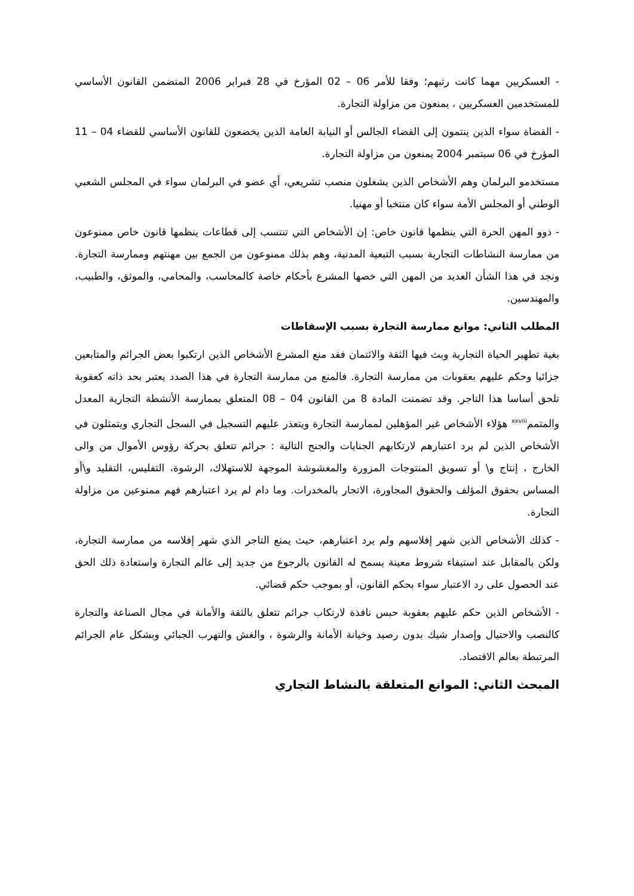- العسكريين مهما كانت رتبهم؛ وفقا للأمر 06 – 02 المؤرخ في 28 فبراير 2006 المتضمن القانون الأساسي للمستخدمين العسكريين ، يمنعون من مزاولة التجارة.
- القضاة سواء الذين ينتمون إلى القضاء الجالس أو النيابة العامة الذين يخضعون للقانون الأساسي للقضاء 04 – 11 المؤرخ في 06 سبتمبر 2004 يمنعون من مزاولة التجارة.
مستخدمو البرلمان وهم الأشخاص الذين يشغلون منصب تشريعي، أي عضو في البرلمان سواء في المجلس الشعبي الوطني أو المجلس الأمة سواء كان منتخبا أو مهنيا.
- ذوو المهن الحرة التي ينظمها قانون خاص: إن الأشخاص التي تنتسب إلى قطاعات ينظمها قانون خاص ممنوعون من ممارسة النشاطات التجارية بسبب التبعية المدنية، وهم بذلك ممنوعون من الجمع بين مهنتهم وممارسة التجارة. ونجد في هذا الشأن العديد من المهن التي خصها المشرع بأحكام خاصة كالمحاسب، والمحامي، والموثق، والطبيب، والمهندسين.
المطلب الثاني: موانع ممارسة التجارة بسبب الإسقاطات
بغية تطهير الحياة التجارية وبث فيها الثقة والائتمان فقد منع المشرع الأشخاص الذين ارتكبوا بعض الجرائم والمتابعين جزائيا وحكم عليهم بعقوبات من ممارسة التجارة. فالمنع من ممارسة التجارة في هذا الصدد يعتبر بحد ذاته كعقوبة تلحق أساسا هذا التاجر. وقد تضمنت المادة 8 من القانون 04 – 08 المتعلق بممارسة الأنشطة التجارية المعدل والمتمم<sup>xxviii</sup> هؤلاء الأشخاص غير المؤهلين لممارسة التجارة ويتعذر عليهم التسجيل في السجل التجاري ويتمثلون في الأشخاص الذين لم يرد اعتبارهم لارتكابهم الجنايات والجنح التالية : جرائم تتعلق بحركة رؤوس الأموال من والى الخارج ، إنتاج و\ أو تسويق المنتوجات المزورة والمغشوشة الموجهة للاستهلاك، الرشوة، التفليس، التقليد و\أو المساس بحقوق المؤلف والحقوق المجاورة، الاتجار بالمخدرات. وما دام لم يرد اعتبارهم فهم ممنوعين من مزاولة التجارة.
- كذلك الأشخاص الذين شهر إفلاسهم ولم يرد اعتبارهم، حيث يمنع التاجر الذي شهر إفلاسه من ممارسة التجارة، ولكن بالمقابل عند استيفاء شروط معينة يسمح له القانون بالرجوع من جديد إلى عالم التجارة واستعادة ذلك الحق عند الحصول على رد الاعتبار سواء بحكم القانون، أو بموجب حكم قضائي.
- الأشخاص الذين حكم عليهم بعقوبة حبس نافذة لارتكاب جرائم تتعلق بالثقة والأمانة في مجال الصناعة والتجارة كالنصب والاحتيال وإصدار شيك بدون رصيد وخيانة الأمانة والرشوة ، والغش والتهرب الجبائي وبشكل عام الجرائم المرتبطة بعالم الاقتصاد.
المبحث الثاني: الموانع المتعلقة بالنشاط التجاري